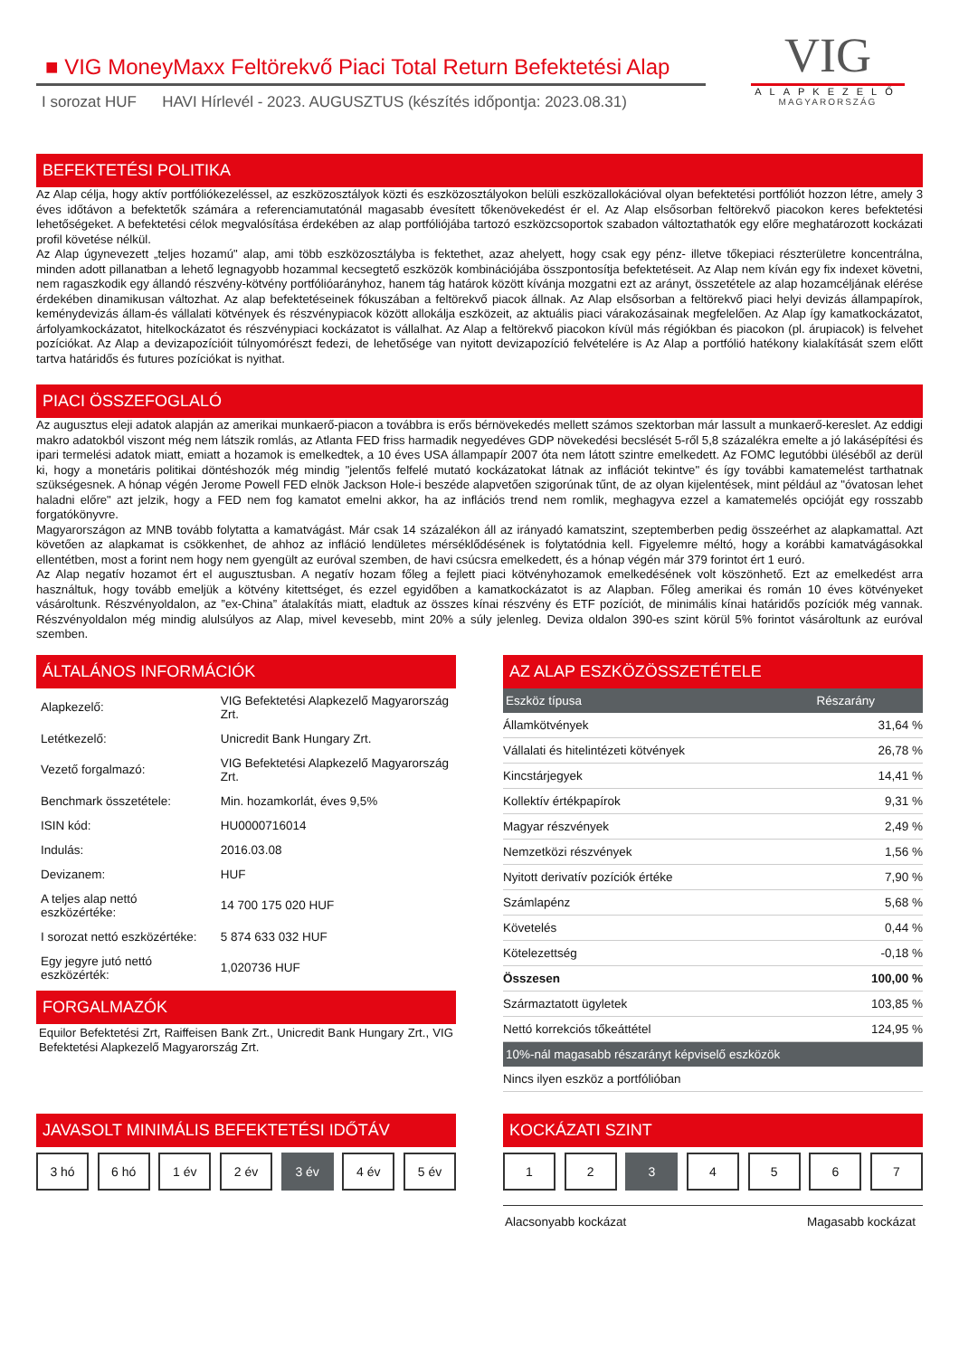■ VIG MoneyMaxx Feltörekvő Piaci Total Return Befektetési Alap
I sorozat HUF HAVI Hírlevél - 2023. AUGUSZTUS (készítés időpontja: 2023.08.31)
VIG
ALAPKEZELŐ
MAGYARORSZÁG
BEFEKTETÉSI POLITIKA
Az Alap célja, hogy aktív portfóliókezeléssel, az eszközosztályok közti és eszközosztályokon belüli eszközallokációval olyan befektetési portfóliót hozzon létre, amely 3 éves időtávon a befektetők számára a referenciamutatónál magasabb évesített tőkenövekedést ér el. Az Alap elsősorban feltörekvő piacokon keres befektetési lehetőségeket. A befektetési célok megvalósítása érdekében az alap portfóliójába tartozó eszközcsoportok szabadon változtathatók egy előre meghatározott kockázati profil követése nélkül.
Az Alap úgynevezett „teljes hozamú" alap, ami több eszközosztályba is fektethet, azaz ahelyett, hogy csak egy pénz- illetve tőkepiaci részterületre koncentrálna, minden adott pillanatban a lehető legnagyobb hozammal kecsegtető eszközök kombinációjába összpontosítja befektetéseit. Az Alap nem kíván egy fix indexet követni, nem ragaszkodik egy állandó részvény-kötvény portfólióarányhoz, hanem tág határok között kívánja mozgatni ezt az arányt, összetétele az alap hozamcéljának elérése érdekében dinamikusan változhat. Az alap befektetéseinek fókuszában a feltörekvő piacok állnak. Az Alap elsősorban a feltörekvő piaci helyi devizás állampapírok, keménydevizás állam-és vállalati kötvények és részvénypiacok között allokálja eszközeit, az aktuális piaci várakozásainak megfelelően. Az Alap így kamatkockázatot, árfolyamkockázatot, hitelkockázatot és részvénypiaci kockázatot is vállalhat. Az Alap a feltörekvő piacokon kívül más régiókban és piacokon (pl. árupiacok) is felvehet pozíciókat. Az Alap a devizapozícióit túlnyomórészt fedezi, de lehetősége van nyitott devizapozíció felvételére is Az Alap a portfólió hatékony kialakítását szem előtt tartva határidős és futures pozíciókat is nyithat.
PIACI ÖSSZEFOGLALÓ
Az augusztus eleji adatok alapján az amerikai munkaerő-piacon a továbbra is erős bérnövekedés mellett számos szektorban már lassult a munkaerő-kereslet. Az eddigi makro adatokból viszont még nem látszik romlás, az Atlanta FED friss harmadik negyedéves GDP növekedési becslését 5-ről 5,8 százalékra emelte a jó lakásépítési és ipari termelési adatok miatt, emiatt a hozamok is emelkedtek, a 10 éves USA állampapír 2007 óta nem látott szintre emelkedett. Az FOMC legutóbbi üléséből az derül ki, hogy a monetáris politikai döntéshozók még mindig "jelentős felfelé mutató kockázatokat látnak az inflációt tekintve" és így további kamatemelést tarthatnak szükségesnek. A hónap végén Jerome Powell FED elnök Jackson Hole-i beszéde alapvetően szigorúnak tűnt, de az olyan kijelentések, mint például az "óvatosan lehet haladni előre" azt jelzik, hogy a FED nem fog kamatot emelni akkor, ha az inflációs trend nem romlik, meghagyva ezzel a kamatemelés opcióját egy rosszabb forgatókönyvre.
Magyarországon az MNB tovább folytatta a kamatvágást. Már csak 14 százalékon áll az irányadó kamatszint, szeptemberben pedig összeérhet az alapkamattal. Azt követően az alapkamat is csökkenhet, de ahhoz az infláció lendületes mérséklődésének is folytatódnia kell. Figyelemre méltó, hogy a korábbi kamatvágásokkal ellentétben, most a forint nem hogy nem gyengült az euróval szemben, de havi csúcsra emelkedett, és a hónap végén már 379 forintot ért 1 euró.
Az Alap negatív hozamot ért el augusztusban. A negatív hozam főleg a fejlett piaci kötvényhozamok emelkedésének volt köszönhető. Ezt az emelkedést arra használtuk, hogy tovább emeljük a kötvény kitettséget, és ezzel egyidőben a kamatkockázatot is az Alapban. Főleg amerikai és román 10 éves kötvényeket vásároltunk. Részvényoldalon, az ”ex-China” átalakítás miatt, eladtuk az összes kínai részvény és ETF pozíciót, de minimális kínai határidős pozíciók még vannak. Részvényoldalon még mindig alulsúlyos az Alap, mivel kevesebb, mint 20% a súly jelenleg. Deviza oldalon 390-es szint körül 5% forintot vásároltunk az euróval szemben.
ÁLTALÁNOS INFORMÁCIÓK
| Alapkezelő: | VIG Befektetési Alapkezelő Magyarország Zrt. |
| Letétkezelő: | Unicredit Bank Hungary Zrt. |
| Vezető forgalmazó: | VIG Befektetési Alapkezelő Magyarország Zrt. |
| Benchmark összetétele: | Min. hozamkorlát, éves 9,5% |
| ISIN kód: | HU0000716014 |
| Indulás: | 2016.03.08 |
| Devizanem: | HUF |
| A teljes alap nettó eszközértéke: | 14 700 175 020 HUF |
| I sorozat nettó eszközértéke: | 5 874 633 032 HUF |
| Egy jegyre jutó nettó eszközérték: | 1,020736 HUF |
FORGALMAZÓK
Equilor Befektetési Zrt, Raiffeisen Bank Zrt., Unicredit Bank Hungary Zrt., VIG Befektetési Alapkezelő Magyarország Zrt.
AZ ALAP ESZKÖZÖSSZETÉTELE
| Eszköz típusa | Részarány |
| --- | --- |
| Államkötvények | 31,64 % |
| Vállalati és hitelintézeti kötvények | 26,78 % |
| Kincstárjegyek | 14,41 % |
| Kollektív értékpapírok | 9,31 % |
| Magyar részvények | 2,49 % |
| Nemzetközi részvények | 1,56 % |
| Nyitott derivatív pozíciók értéke | 7,90 % |
| Számlapénz | 5,68 % |
| Követelés | 0,44 % |
| Kötelezettség | -0,18 % |
| Összesen | 100,00 % |
| Származtatott ügyletek | 103,85 % |
| Nettó korrekciós tőkeáttétel | 124,95 % |
| 10%-nál magasabb részarányt képviselő eszközök | |
| Nincs ilyen eszköz a portfólióban | |
JAVASOLT MINIMÁLIS BEFEKTETÉSI IDŐTÁV
3 hó 6 hó 1 év 2 év 3 év 4 év 5 év
KOCKÁZATI SZINT
1 2 3 4 5 6 7
Alacsonyabb kockázat Magasabb kockázat